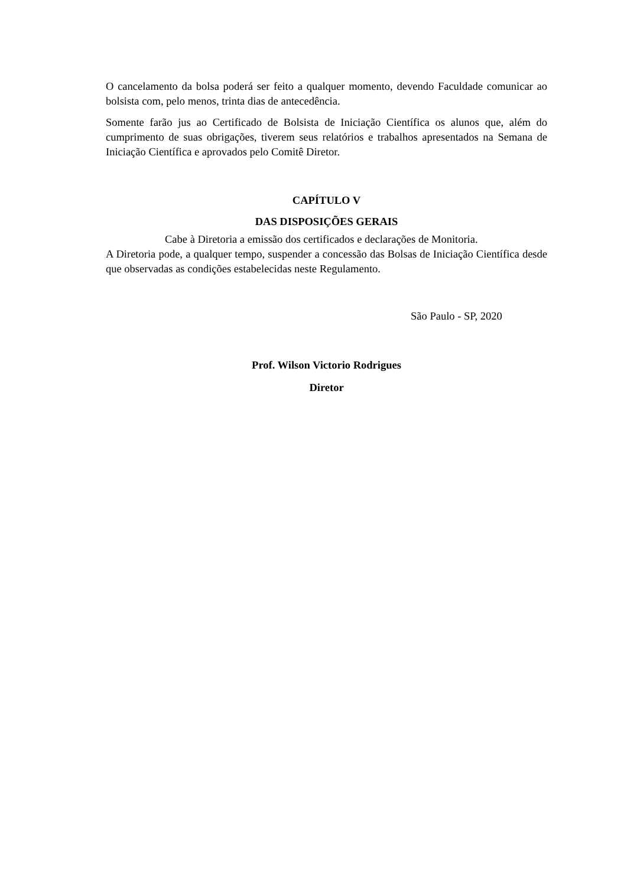O cancelamento da bolsa poderá ser feito a qualquer momento, devendo Faculdade comunicar ao bolsista com, pelo menos, trinta dias de antecedência.
Somente farão jus ao Certificado de Bolsista de Iniciação Científica os alunos que, além do cumprimento de suas obrigações, tiverem seus relatórios e trabalhos apresentados na Semana de Iniciação Científica e aprovados pelo Comitê Diretor.
CAPÍTULO V
DAS DISPOSIÇÕES GERAIS
Cabe à Diretoria a emissão dos certificados e declarações de Monitoria.
A Diretoria pode, a qualquer tempo, suspender a concessão das Bolsas de Iniciação Científica desde que observadas as condições estabelecidas neste Regulamento.
São Paulo - SP, 2020
Prof. Wilson Victorio Rodrigues
Diretor